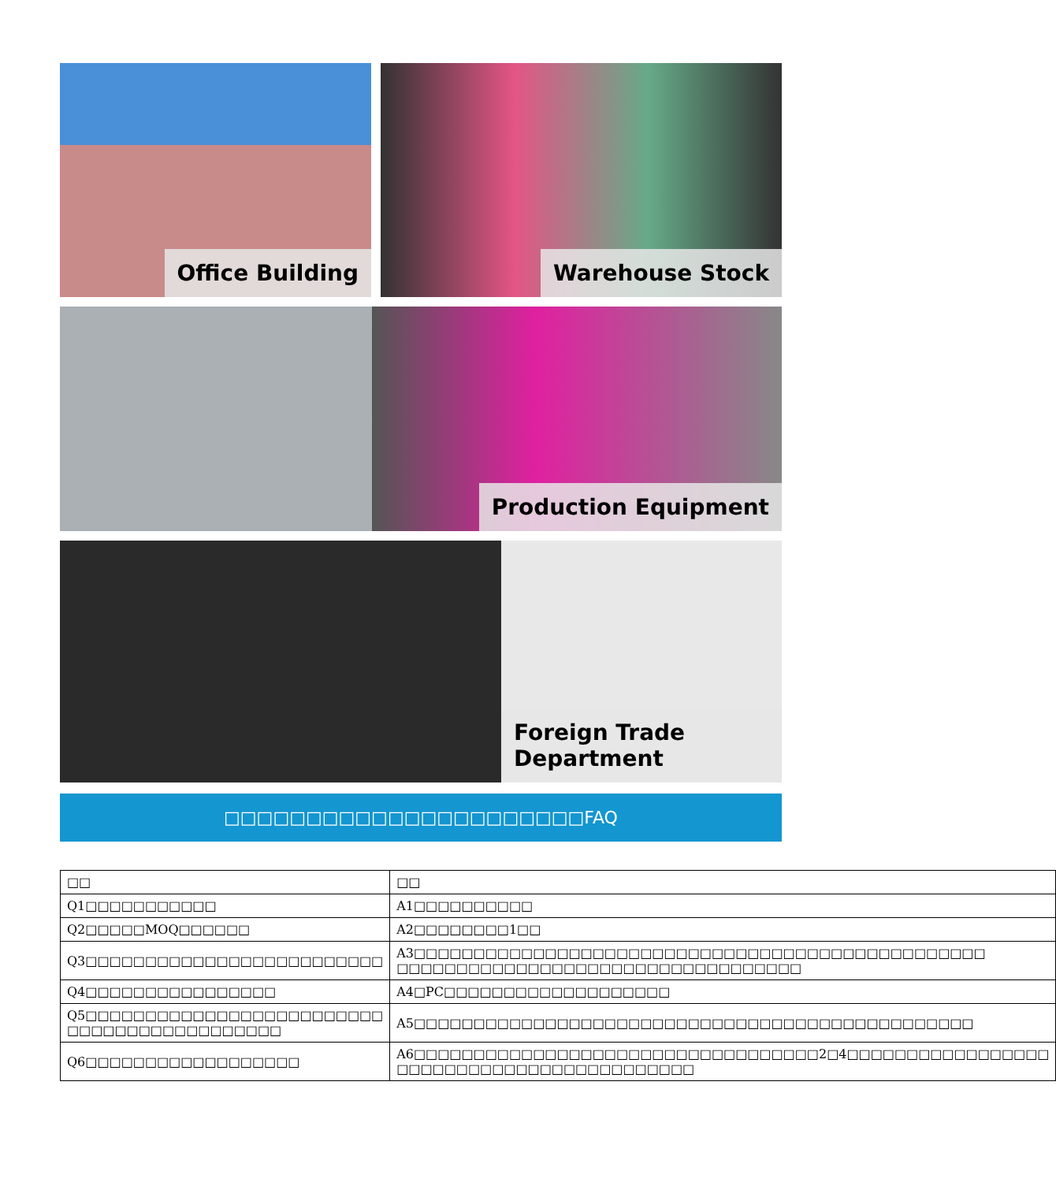Office Building Warehouse Stock
Production Equipment
Foreign Trade Department
□□□□□□□□□□□□□□□□□□□□□□FAQ
| □□ | □□ |
| Q1□□□□□□□□□□□ | A1□□□□□□□□□□ |
| Q2□□□□□MOQ□□□□□□ | A2□□□□□□□□1□□ |
| Q3□□□□□□□□□□□□□□□□□□□□□□□□□ | A3□□□□□□□□□□□□□□□□□□□□□□□□□□□□□□□□□□□□□□□□□□□□□□□□ □□□□□□□□□□□□□□□□□□□□□□□□□□□□□□□□□□ |
| Q4□□□□□□□□□□□□□□□□ | A4□PC□□□□□□□□□□□□□□□□□□□ |
| Q5□□□□□□□□□□□□□□□□□□□□□□□□□ □□□□□□□□□□□□□□□□□□ | A5□□□□□□□□□□□□□□□□□□□□□□□□□□□□□□□□□□□□□□□□□□□□□□□ |
| Q6□□□□□□□□□□□□□□□□□□ | A6□□□□□□□□□□□□□□□□□□□□□□□□□□□□□□□□□□2□4□□□□□□□□□□□□□□□□□ □□□□□□□□□□□□□□□□□□□□□□□□□ |